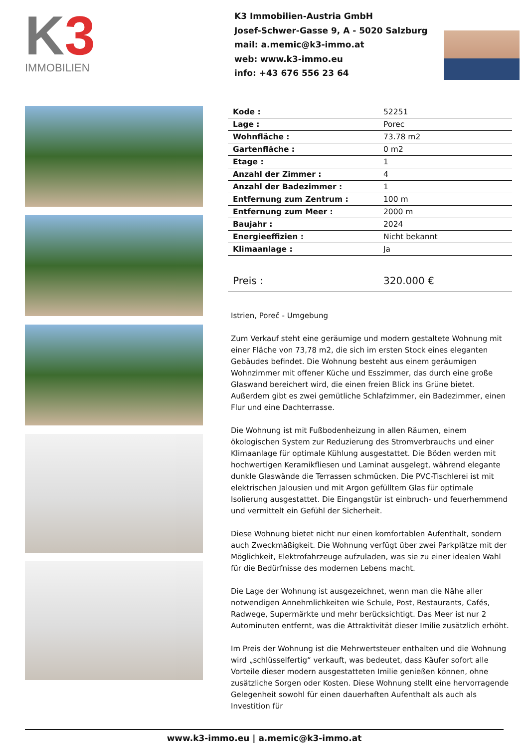K3
IMMOBILIEN
K3 Immobilien-Austria GmbH
Josef-Schwer-Gasse 9, A - 5020 Salzburg
mail: a.memic@k3-immo.at
web: www.k3-immo.eu
info: +43 676 556 23 64
| Kode : | 52251 |
| Lage : | Porec |
| Wohnfläche : | 73.78 m2 |
| Gartenfläche : | 0 m2 |
| Etage : | 1 |
| Anzahl der Zimmer : | 4 |
| Anzahl der Badezimmer : | 1 |
| Entfernung zum Zentrum : | 100 m |
| Entfernung zum Meer : | 2000 m |
| Baujahr : | 2024 |
| Energieeffizien : | Nicht bekannt |
| Klimaanlage : | Ja |
| Preis : | 320.000 € |
Istrien, Poreč - Umgebung
Zum Verkauf steht eine geräumige und modern gestaltete Wohnung mit einer Fläche von 73,78 m2, die sich im ersten Stock eines eleganten Gebäudes befindet. Die Wohnung besteht aus einem geräumigen Wohnzimmer mit offener Küche und Esszimmer, das durch eine große Glaswand bereichert wird, die einen freien Blick ins Grüne bietet. Außerdem gibt es zwei gemütliche Schlafzimmer, ein Badezimmer, einen Flur und eine Dachterrasse.
Die Wohnung ist mit Fußbodenheizung in allen Räumen, einem ökologischen System zur Reduzierung des Stromverbrauchs und einer Klimaanlage für optimale Kühlung ausgestattet. Die Böden werden mit hochwertigen Keramikfliesen und Laminat ausgelegt, während elegante dunkle Glaswände die Terrassen schmücken. Die PVC-Tischlerei ist mit elektrischen Jalousien und mit Argon gefülltem Glas für optimale Isolierung ausgestattet. Die Eingangstür ist einbruch- und feuerhemmend und vermittelt ein Gefühl der Sicherheit.
Diese Wohnung bietet nicht nur einen komfortablen Aufenthalt, sondern auch Zweckmäßigkeit. Die Wohnung verfügt über zwei Parkplätze mit der Möglichkeit, Elektrofahrzeuge aufzuladen, was sie zu einer idealen Wahl für die Bedürfnisse des modernen Lebens macht.
Die Lage der Wohnung ist ausgezeichnet, wenn man die Nähe aller notwendigen Annehmlichkeiten wie Schule, Post, Restaurants, Cafés, Radwege, Supermärkte und mehr berücksichtigt. Das Meer ist nur 2 Autominuten entfernt, was die Attraktivität dieser Imilie zusätzlich erhöht.
Im Preis der Wohnung ist die Mehrwertsteuer enthalten und die Wohnung wird „schlüsselfertig“ verkauft, was bedeutet, dass Käufer sofort alle Vorteile dieser modern ausgestatteten Imilie genießen können, ohne zusätzliche Sorgen oder Kosten. Diese Wohnung stellt eine hervorragende Gelegenheit sowohl für einen dauerhaften Aufenthalt als auch als Investition für
www.k3-immo.eu | a.memic@k3-immo.at